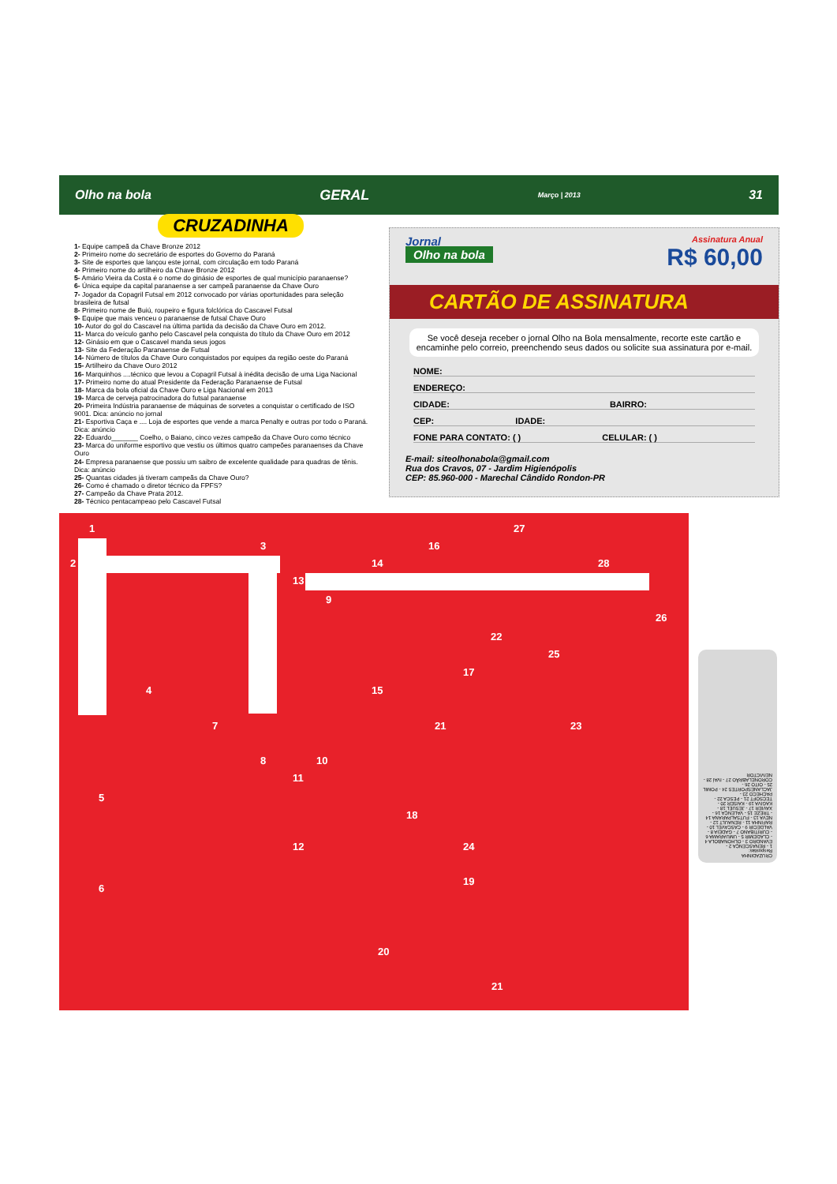Olho na bola GERAL Março | 2013 31
CRUZADINHA
1- Equipe campeã da Chave Bronze 2012
2- Primeiro nome do secretário de esportes do Governo do Paraná
3- Site de esportes que lançou este jornal, com circulação em todo Paraná
4- Primeiro nome do artilheiro da Chave Bronze 2012
5- Amário Vieira da Costa é o nome do ginásio de esportes de qual município paranaense?
6- Única equipe da capital paranaense a ser campeã paranaense da Chave Ouro
7- Jogador da Copagril Futsal em 2012 convocado por várias oportunidades para seleção brasileira de futsal
8- Primeiro nome de Buiú, roupeiro e figura folclórica do Cascavel Futsal
9- Equipe que mais venceu o paranaense de futsal Chave Ouro
10- Autor do gol do Cascavel na última partida da decisão da Chave Ouro em 2012.
11- Marca do veículo ganho pelo Cascavel pela conquista do título da Chave Ouro em 2012
12- Ginásio em que o Cascavel manda seus jogos
13- Site da Federação Paranaense de Futsal
14- Número de títulos da Chave Ouro conquistados por equipes da região oeste do Paraná
15- Artilheiro da Chave Ouro 2012
16- Marquinhos ....técnico que levou a Copagril Futsal à inédita decisão de uma Liga Nacional
17- Primeiro nome do atual Presidente da Federação Paranaense de Futsal
18- Marca da bola oficial da Chave Ouro e Liga Nacional em 2013
19- Marca de cerveja patrocinadora do futsal paranaense
20- Primeira Indústria paranaense de máquinas de sorvetes a conquistar o certificado de ISO 9001. Dica: anúncio no jornal
21- Esportiva Caça e .... Loja de esportes que vende a marca Penalty e outras por todo o Paraná. Dica: anúncio
22- Eduardo_______ Coelho, o Baiano, cinco vezes campeão da Chave Ouro como técnico
23- Marca do uniforme esportivo que vestiu os últimos quatro campeões paranaenses da Chave Ouro
24- Empresa paranaense que possiu um saibro de excelente qualidade para quadras de tênis. Dica: anúncio
25- Quantas cidades já tiveram campeãs da Chave Ouro?
26- Como é chamado o diretor técnico da FPFS?
27- Campeão da Chave Prata 2012.
28- Técnico pentacampeao pelo Cascavel Futsal
Jornal
Olho na bola
Assinatura Anual
R$ 60,00
CARTÃO DE ASSINATURA
Se você deseja receber o jornal Olho na Bola mensalmente, recorte este cartão e encaminhe pelo correio, preenchendo seus dados ou solicite sua assinatura por e-mail.
NOME:
ENDEREÇO:
CIDADE: BAIRRO:
CEP: IDADE:
FONE PARA CONTATO: ( ) CELULAR: ( )
E-mail: siteolhonabola@gmail.com
Rua dos Cravos, 07 - Jardim Higienópolis
CEP: 85.960-000 - Marechal Cândido Rondon-PR
1
2
3
4
5
6
7
8
9
10
11
12
13
14
15
16
17
18
19
20
21
22
23
24
25
26
27
28
21
CRUZADINHA
Respostas:
1 - RENASCENÇA 2 - EVANDRO 3 - OLHONABOLA 4 - CLADEMIR 5 - UMUARAMA 6 - CURITIBANO 7 - GADEIA 8 - VALDECIR 9 - CASCAVEL 10 - RAFINHA 11 - RENAULT 12 - NEVA 13 - FUTSALPARANA 14 - TREZE 15 - VALENÇA 16 - XAVIER 17 - JESUEL 18 - KAGIVA 19 - KAISER 20 - TECSOFT 21 - PESCA 22 - PACHECO 23 - JACLANESPORTES 24 - POMIL 25 - OITO 26 - CORONELABRÃO 27 - IVAÍ 28 - NEIVICTOR